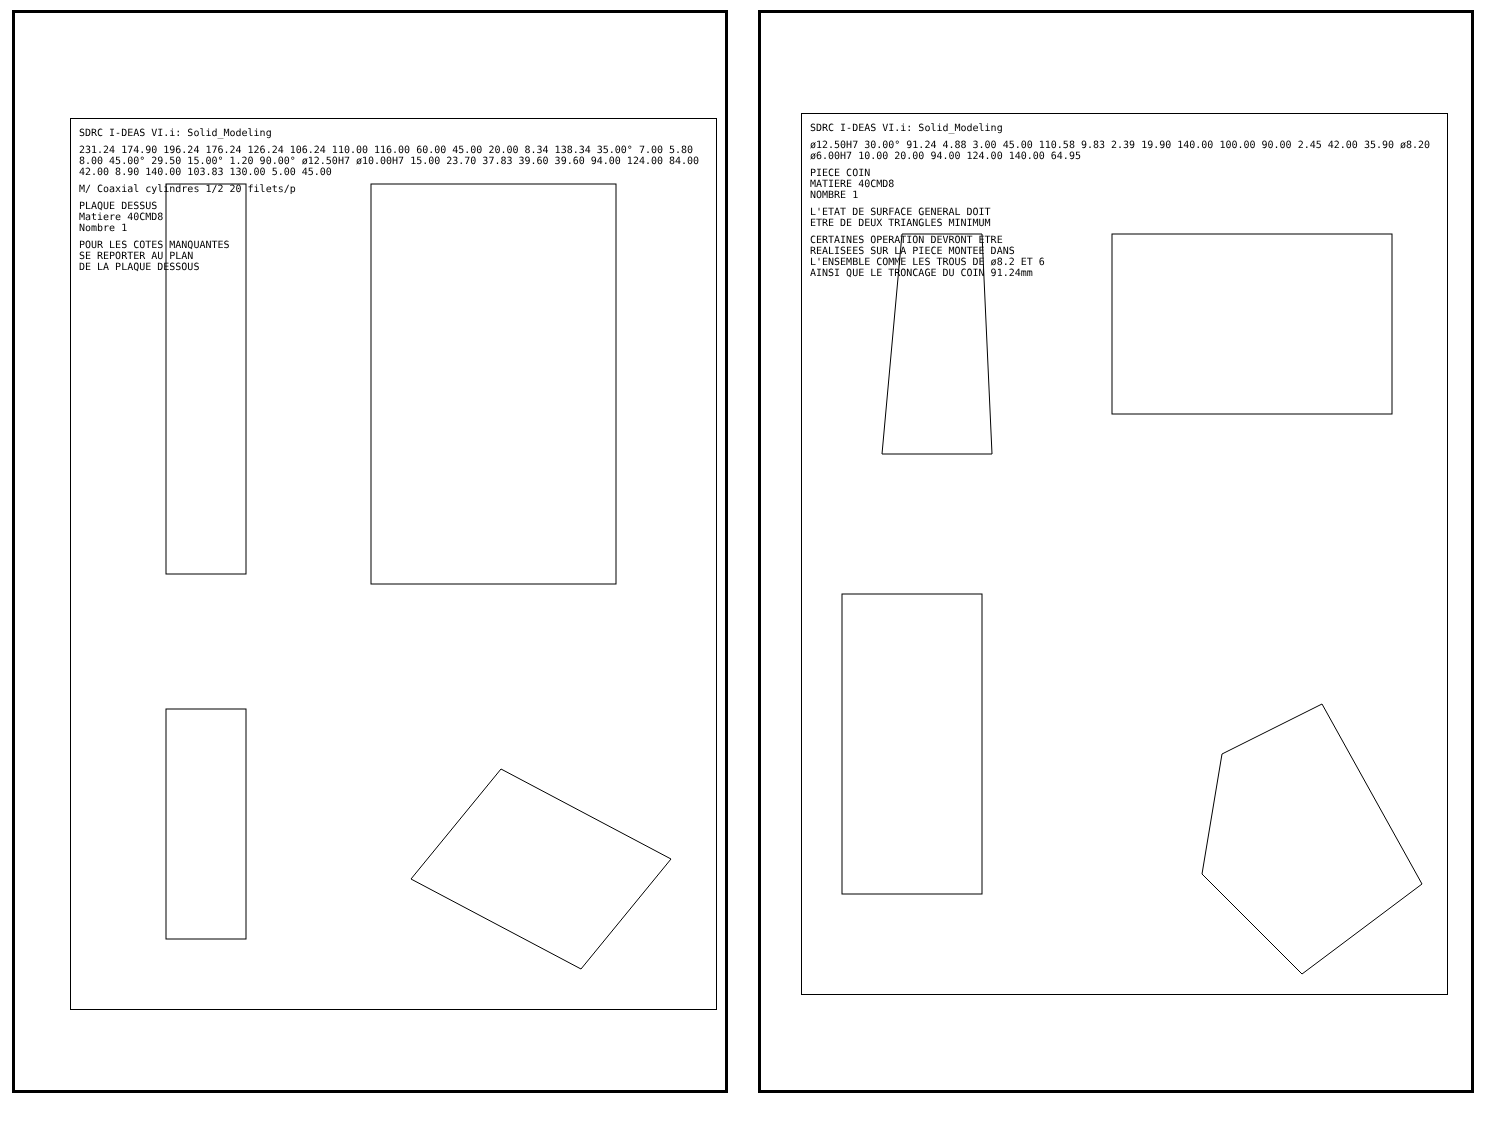SDRC I-DEAS VI.i: Solid_Modeling
231.24 174.90 196.24 176.24 126.24 106.24 110.00 116.00 60.00 45.00 20.00 8.34 138.34 35.00° 7.00 5.80 8.00 45.00° 29.50 15.00° 1.20 90.00° ø12.50H7 ø10.00H7 15.00 23.70 37.83 39.60 39.60 94.00 124.00 84.00 42.00 8.90 140.00 103.83 130.00 5.00 45.00
M/ Coaxial cylindres 1/2 20 filets/p
PLAQUE DESSUS
Matiere 40CMD8
Nombre 1
POUR LES COTES MANQUANTES
SE REPORTER AU PLAN
DE LA PLAQUE DESSOUS
SDRC I-DEAS VI.i: Solid_Modeling
ø12.50H7 30.00° 91.24 4.88 3.00 45.00 110.58 9.83 2.39 19.90 140.00 100.00 90.00 2.45 42.00 35.90 ø8.20 ø6.00H7 10.00 20.00 94.00 124.00 140.00 64.95
PIECE COIN
MATIERE 40CMD8
NOMBRE 1
L'ETAT DE SURFACE GENERAL DOIT
ETRE DE DEUX TRIANGLES MINIMUM
CERTAINES OPERATION DEVRONT ETRE
REALISEES SUR LA PIECE MONTEE DANS
L'ENSEMBLE COMME LES TROUS DE ø8.2 ET 6
AINSI QUE LE TRONCAGE DU COIN 91.24mm